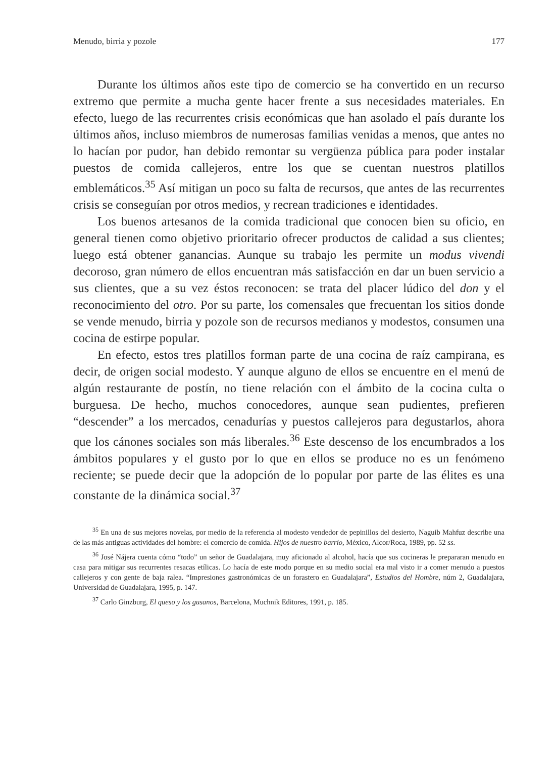Menudo, birria y pozole 177
Durante los últimos años este tipo de comercio se ha convertido en un recurso extremo que permite a mucha gente hacer frente a sus necesidades materiales. En efecto, luego de las recurrentes crisis económicas que han asolado el país durante los últimos años, incluso miembros de numerosas familias venidas a menos, que antes no lo hacían por pudor, han debido remontar su vergüenza pública para poder instalar puestos de comida callejeros, entre los que se cuentan nuestros platillos emblemáticos.<sup>35</sup> Así mitigan un poco su falta de recursos, que antes de las recurrentes crisis se conseguían por otros medios, y recrean tradiciones e identidades.
Los buenos artesanos de la comida tradicional que conocen bien su oficio, en general tienen como objetivo prioritario ofrecer productos de calidad a sus clientes; luego está obtener ganancias. Aunque su trabajo les permite un modus vivendi decoroso, gran número de ellos encuentran más satisfacción en dar un buen servicio a sus clientes, que a su vez éstos reconocen: se trata del placer lúdico del don y el reconocimiento del otro. Por su parte, los comensales que frecuentan los sitios donde se vende menudo, birria y pozole son de recursos medianos y modestos, consumen una cocina de estirpe popular.
En efecto, estos tres platillos forman parte de una cocina de raíz campirana, es decir, de origen social modesto. Y aunque alguno de ellos se encuentre en el menú de algún restaurante de postín, no tiene relación con el ámbito de la cocina culta o burguesa. De hecho, muchos conocedores, aunque sean pudientes, prefieren “descender” a los mercados, cenadurías y puestos callejeros para degustarlos, ahora que los cánones sociales son más liberales.<sup>36</sup> Este descenso de los encumbrados a los ámbitos populares y el gusto por lo que en ellos se produce no es un fenómeno reciente; se puede decir que la adopción de lo popular por parte de las élites es una constante de la dinámica social.<sup>37</sup>
<sup>35</sup> En una de sus mejores novelas, por medio de la referencia al modesto vendedor de pepinillos del desierto, Naguib Mahfuz describe una de las más antiguas actividades del hombre: el comercio de comida. Hijos de nuestro barrio, México, Alcor/Roca, 1989, pp. 52 ss.
<sup>36</sup> José Nájera cuenta cómo “todo” un señor de Guadalajara, muy aficionado al alcohol, hacía que sus cocineras le prepararan menudo en casa para mitigar sus recurrentes resacas etílicas. Lo hacía de este modo porque en su medio social era mal visto ir a comer menudo a puestos callejeros y con gente de baja ralea. “Impresiones gastronómicas de un forastero en Guadalajara”, Estudios del Hombre, núm 2, Guadalajara, Universidad de Guadalajara, 1995, p. 147.
<sup>37</sup> Carlo Ginzburg, El queso y los gusanos, Barcelona, Muchnik Editores, 1991, p. 185.